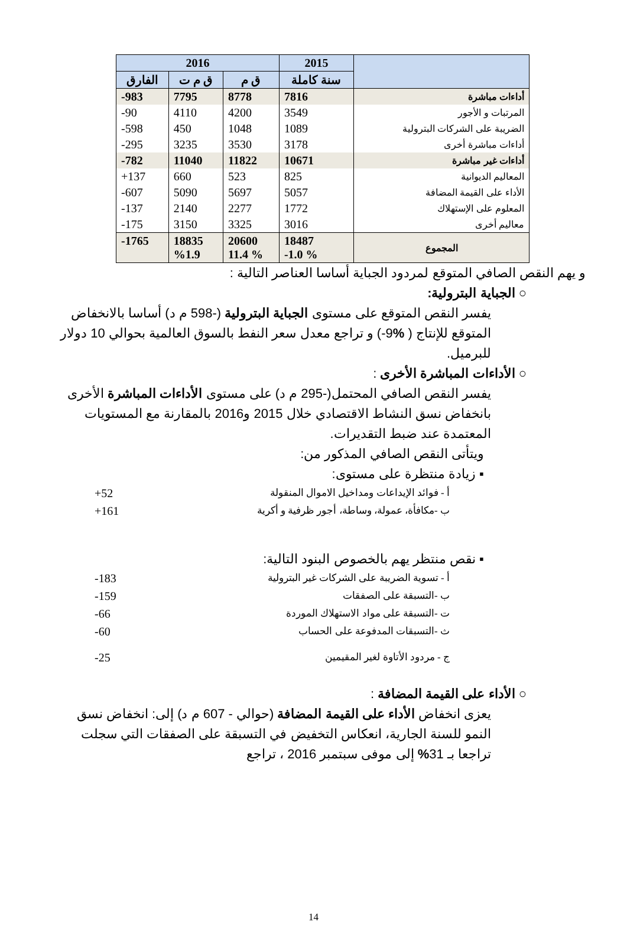| | 2015 | 2016 | | |
| --- | --- | --- | --- | --- |
| | سنة كاملة | ق م | ق م ت | الفارق |
| أداءات مباشرة | 7816 | 8778 | 7795 | 983- |
| المرتبات و الأجور | 3549 | 4200 | 4110 | 90- |
| الضريبة على الشركات البترولية | 1089 | 1048 | 450 | 598- |
| أداءات مباشرة أخرى | 3178 | 3530 | 3235 | 295- |
| أداءات غير مباشرة | 10671 | 11822 | 11040 | 782- |
| المعاليم الديوانية | 825 | 523 | 660 | 137+ |
| الأداء على القيمة المضافة | 5057 | 5697 | 5090 | 607- |
| المعلوم على الإستهلاك | 1772 | 2277 | 2140 | 137- |
| معاليم أخرى | 3016 | 3325 | 3150 | 175- |
| المجموع | 18487 % 1.0- | 20600 % 11.4 | 18835 %1.9 | 1765- |
و يهم النقص الصافي المتوقع لمردود الجباية أساسا العناصر التالية :
○ الجباية البترولية:
يفسر النقص المتوقع على مستوى الجباية البترولية (-598 م د) أساسا بالانخفاض المتوقع للإنتاج ( % 9-) و تراجع معدل سعر النفط بالسوق العالمية بحوالي 10 دولار للبرميل.
○ الأداءات المباشرة الأخرى :
يفسر النقص الصافي المحتمل(-295 م د) على مستوى الأداءات المباشرة الأخرى بانخفاض نسق النشاط الاقتصادي خلال 2015 و2016 بالمقارنة مع المستويات المعتمدة عند ضبط التقديرات.
ويتأتى النقص الصافي المذكور من:
▪ زيادة منتظرة على مستوى:
أ - فوائد الإيداعات ومداخيل الاموال المنقولة 52+
ب -مكافأة، عمولة، وساطة، أجور ظرفية و أكرية 161+
▪ نقص منتظر يهم بالخصوص البنود التالية:
أ - تسوية الضريبة على الشركات غير البترولية 183-
ب -التسبقة على الصفقات 159-
ت -التسبقة على مواد الاستهلاك الموردة 66-
ث -التسبقات المدفوعة على الحساب 60-
ج - مردود الأتاوة لغير المقيمين 25-
○ الأداء على القيمة المضافة :
يعزى انخفاض الأداء على القيمة المضافة (حوالي - 607 م د) إلى: انخفاض نسق النمو للسنة الجارية، انعكاس التخفيض في التسبقة على الصفقات التي سجلت تراجعا بـ 31% إلى موفى سبتمبر 2016 ، تراجع
14